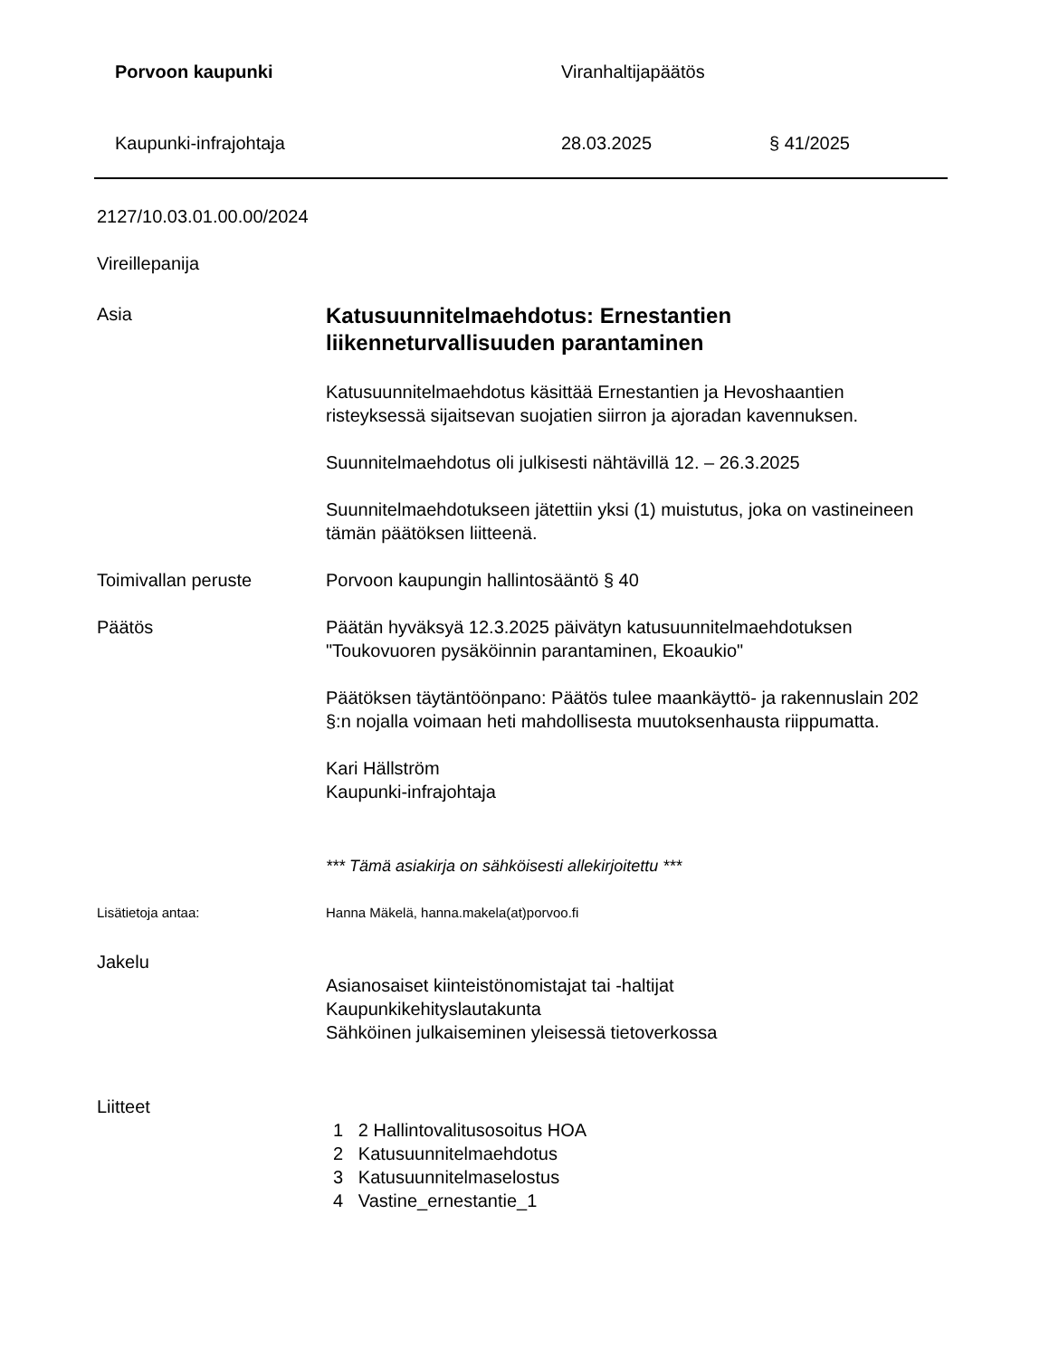Porvoon kaupunki Viranhaltijapäätös
Kaupunki-infrajohtaja 28.03.2025 § 41/2025
2127/10.03.01.00.00/2024
Vireillepanija
Asia
Katusuunnitelmaehdotus: Ernestantien liikenneturvallisuuden parantaminen
Katusuunnitelmaehdotus käsittää Ernestantien ja Hevoshaantien risteyksessä sijaitsevan suojatien siirron ja ajoradan kavennuksen.
Suunnitelmaehdotus oli julkisesti nähtävillä 12. – 26.3.2025
Suunnitelmaehdotukseen jätettiin yksi (1) muistutus, joka on vastineineen tämän päätöksen liitteenä.
Toimivallan peruste Porvoon kaupungin hallintosääntö § 40
Päätös Päätän hyväksyä 12.3.2025 päivätyn katusuunnitelmaehdotuksen "Toukovuoren pysäköinnin parantaminen, Ekoaukio"
Päätöksen täytäntöönpano: Päätös tulee maankäyttö- ja rakennuslain 202 §:n nojalla voimaan heti mahdollisesta muutoksenhausta riippumatta.
Kari Hällström
Kaupunki-infrajohtaja
*** Tämä asiakirja on sähköisesti allekirjoitettu ***
Lisätietoja antaa: Hanna Mäkelä, hanna.makela(at)porvoo.fi
Jakelu
Asianosaiset kiinteistönomistajat tai -haltijat
Kaupunkikehityslautakunta
Sähköinen julkaiseminen yleisessä tietoverkossa
Liitteet
1 2 Hallintovalitusosoitus HOA
2 Katusuunnitelmaehdotus
3 Katusuunnitelmaselostus
4 Vastine_ernestantie_1